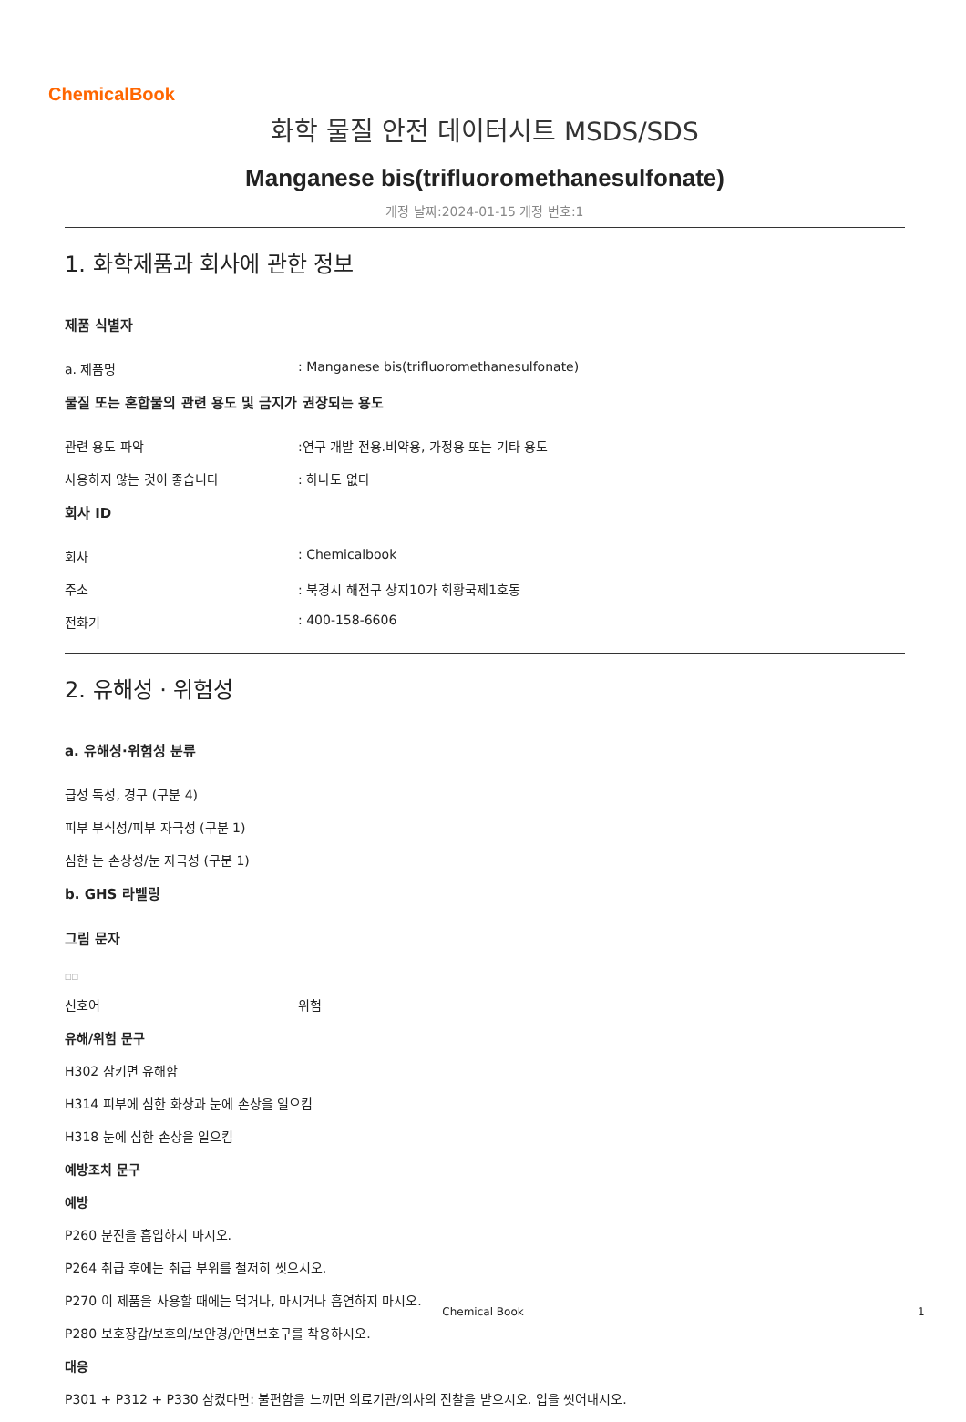ChemicalBook
화학 물질 안전 데이터시트 MSDS/SDS
Manganese bis(trifluoromethanesulfonate)
개정 날짜:2024-01-15 개정 번호:1
1. 화학제품과 회사에 관한 정보
제품 식별자
a. 제품명: Manganese bis(trifluoromethanesulfonate)
물질 또는 혼합물의 관련 용도 및 금지가 권장되는 용도
관련 용도 파악:연구 개발 전용.비약용, 가정용 또는 기타 용도
사용하지 않는 것이 좋습니다: 하나도 없다
회사 ID
회사: Chemicalbook
주소: 북경시 해전구 상지10가 회황국제1호동
전화기: 400-158-6606
2. 유해성 · 위험성
a. 유해성·위험성 분류
급성 독성, 경구 (구분 4)
피부 부식성/피부 자극성 (구분 1)
심한 눈 손상성/눈 자극성 (구분 1)
b. GHS 라벨링
그림 문자
□□
신호어 위험
유해/위험 문구
H302 삼키면 유해함
H314 피부에 심한 화상과 눈에 손상을 일으킴
H318 눈에 심한 손상을 일으킴
예방조치 문구
예방
P260 분진을 흡입하지 마시오.
P264 취급 후에는 취급 부위를 철저히 씻으시오.
P270 이 제품을 사용할 때에는 먹거나, 마시거나 흡연하지 마시오.
P280 보호장갑/보호의/보안경/안면보호구를 착용하시오.
대응
P301 + P312 + P330 삼켰다면: 불편함을 느끼면 의료기관/의사의 진찰을 받으시오. 입을 씻어내시오.
Chemical Book 1